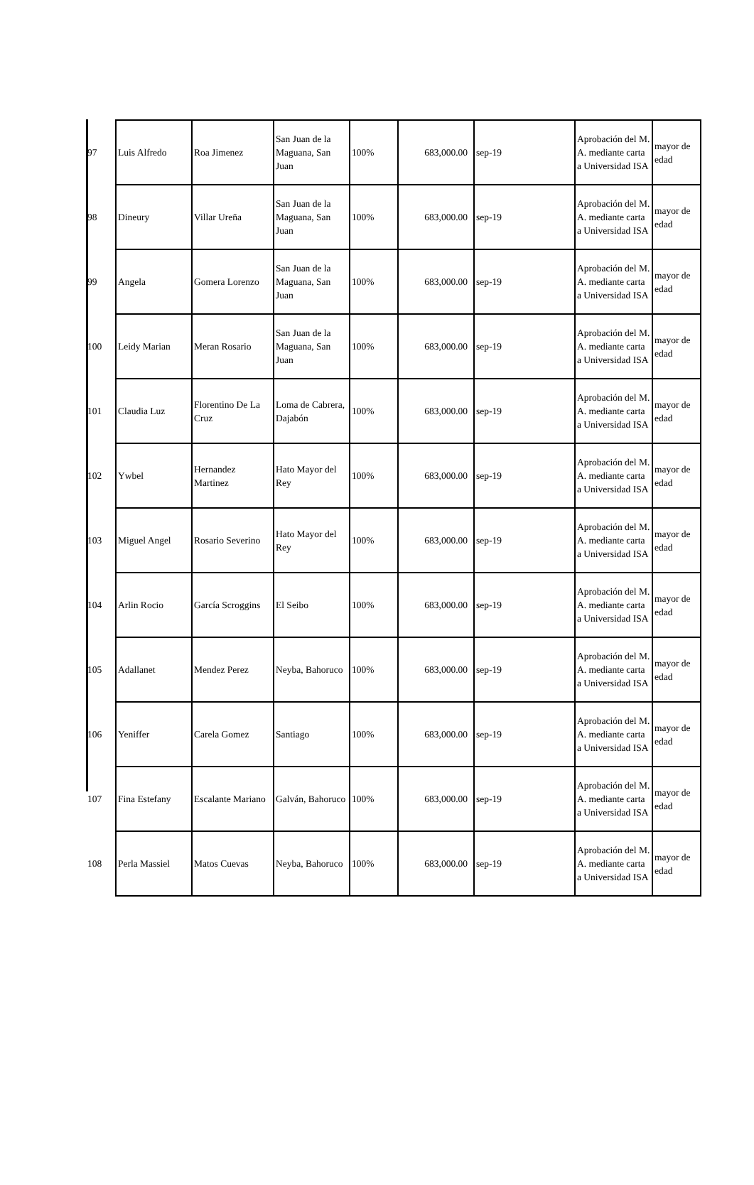| 97 | Luis Alfredo | Roa Jimenez | San Juan de la Maguana, San Juan | 100% | 683,000.00 | sep-19 | Aprobación del M. A. mediante carta a Universidad ISA | mayor de edad |
| 98 | Dineury | Villar Ureña | San Juan de la Maguana, San Juan | 100% | 683,000.00 | sep-19 | Aprobación del M. A. mediante carta a Universidad ISA | mayor de edad |
| 99 | Angela | Gomera Lorenzo | San Juan de la Maguana, San Juan | 100% | 683,000.00 | sep-19 | Aprobación del M. A. mediante carta a Universidad ISA | mayor de edad |
| 100 | Leidy Marian | Meran Rosario | San Juan de la Maguana, San Juan | 100% | 683,000.00 | sep-19 | Aprobación del M. A. mediante carta a Universidad ISA | mayor de edad |
| 101 | Claudia Luz | Florentino De La Cruz | Loma de Cabrera, Dajabón | 100% | 683,000.00 | sep-19 | Aprobación del M. A. mediante carta a Universidad ISA | mayor de edad |
| 102 | Ywbel | Hernandez Martinez | Hato Mayor del Rey | 100% | 683,000.00 | sep-19 | Aprobación del M. A. mediante carta a Universidad ISA | mayor de edad |
| 103 | Miguel Angel | Rosario Severino | Hato Mayor del Rey | 100% | 683,000.00 | sep-19 | Aprobación del M. A. mediante carta a Universidad ISA | mayor de edad |
| 104 | Arlin Rocio | García Scroggins | El Seibo | 100% | 683,000.00 | sep-19 | Aprobación del M. A. mediante carta a Universidad ISA | mayor de edad |
| 105 | Adallanet | Mendez Perez | Neyba, Bahoruco | 100% | 683,000.00 | sep-19 | Aprobación del M. A. mediante carta a Universidad ISA | mayor de edad |
| 106 | Yeniffer | Carela Gomez | Santiago | 100% | 683,000.00 | sep-19 | Aprobación del M. A. mediante carta a Universidad ISA | mayor de edad |
| 107 | Fina Estefany | Escalante Mariano | Galván, Bahoruco | 100% | 683,000.00 | sep-19 | Aprobación del M. A. mediante carta a Universidad ISA | mayor de edad |
| 108 | Perla Massiel | Matos Cuevas | Neyba, Bahoruco | 100% | 683,000.00 | sep-19 | Aprobación del M. A. mediante carta a Universidad ISA | mayor de edad |